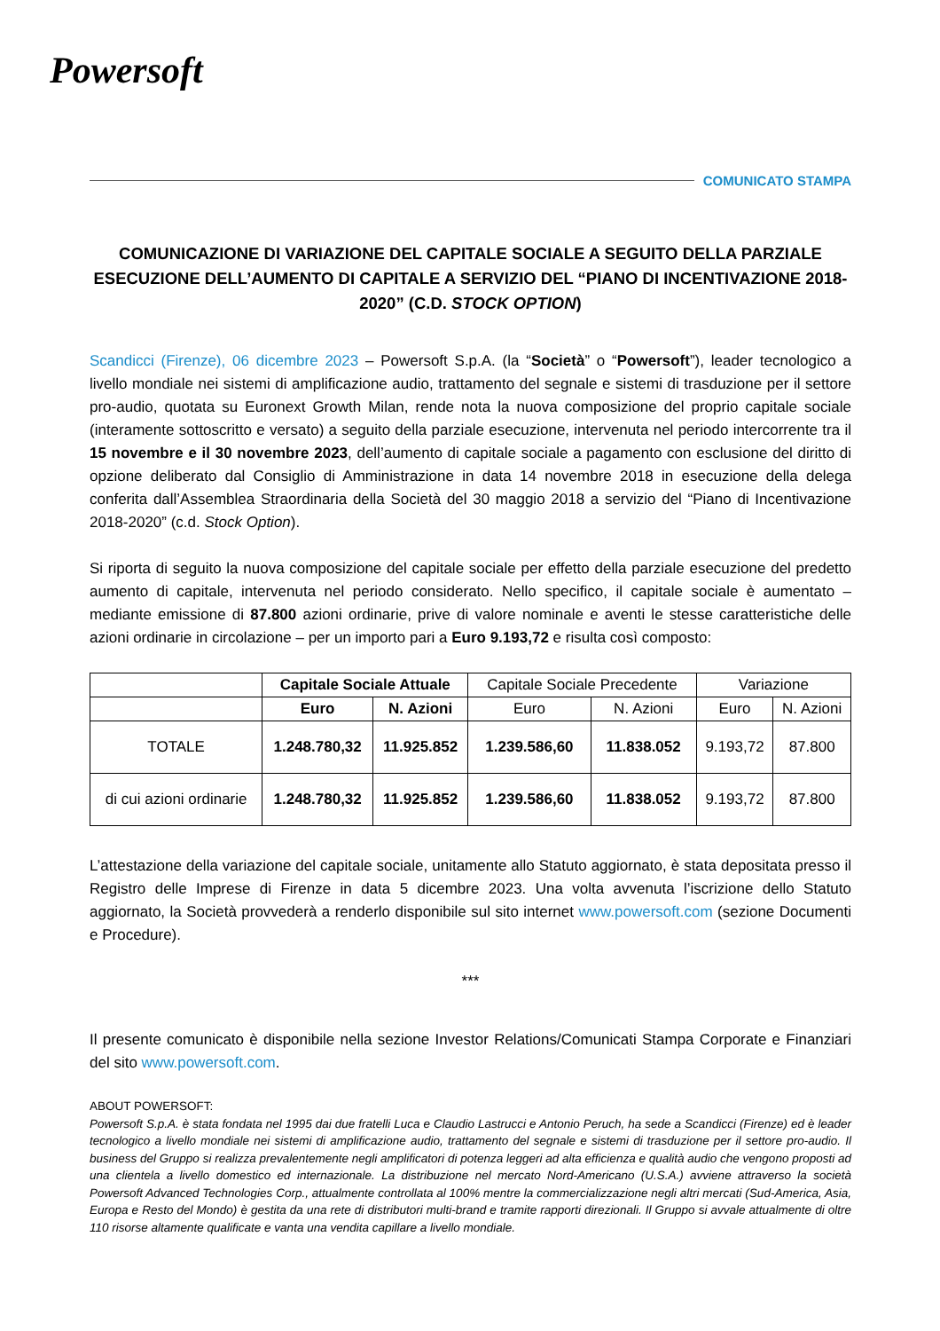Powersoft
COMUNICATO STAMPA
COMUNICAZIONE DI VARIAZIONE DEL CAPITALE SOCIALE A SEGUITO DELLA PARZIALE ESECUZIONE DELL’AUMENTO DI CAPITALE A SERVIZIO DEL “PIANO DI INCENTIVAZIONE 2018-2020” (C.D. STOCK OPTION)
Scandicci (Firenze), 06 dicembre 2023 – Powersoft S.p.A. (la “Società” o “Powersoft”), leader tecnologico a livello mondiale nei sistemi di amplificazione audio, trattamento del segnale e sistemi di trasduzione per il settore pro-audio, quotata su Euronext Growth Milan, rende nota la nuova composizione del proprio capitale sociale (interamente sottoscritto e versato) a seguito della parziale esecuzione, intervenuta nel periodo intercorrente tra il 15 novembre e il 30 novembre 2023, dell’aumento di capitale sociale a pagamento con esclusione del diritto di opzione deliberato dal Consiglio di Amministrazione in data 14 novembre 2018 in esecuzione della delega conferita dall’Assemblea Straordinaria della Società del 30 maggio 2018 a servizio del “Piano di Incentivazione 2018-2020” (c.d. Stock Option).
Si riporta di seguito la nuova composizione del capitale sociale per effetto della parziale esecuzione del predetto aumento di capitale, intervenuta nel periodo considerato. Nello specifico, il capitale sociale è aumentato – mediante emissione di 87.800 azioni ordinarie, prive di valore nominale e aventi le stesse caratteristiche delle azioni ordinarie in circolazione – per un importo pari a Euro 9.193,72 e risulta così composto:
| | Capitale Sociale Attuale | | Capitale Sociale Precedente | | Variazione | |
| --- | --- | --- | --- | --- | --- | --- |
| | Euro | N. Azioni | Euro | N. Azioni | Euro | N. Azioni |
| TOTALE | 1.248.780,32 | 11.925.852 | 1.239.586,60 | 11.838.052 | 9.193,72 | 87.800 |
| di cui azioni ordinarie | 1.248.780,32 | 11.925.852 | 1.239.586,60 | 11.838.052 | 9.193,72 | 87.800 |
L’attestazione della variazione del capitale sociale, unitamente allo Statuto aggiornato, è stata depositata presso il Registro delle Imprese di Firenze in data 5 dicembre 2023. Una volta avvenuta l’iscrizione dello Statuto aggiornato, la Società provvederà a renderlo disponibile sul sito internet www.powersoft.com (sezione Documenti e Procedure).
***
Il presente comunicato è disponibile nella sezione Investor Relations/Comunicati Stampa Corporate e Finanziari del sito www.powersoft.com.
ABOUT POWERSOFT:
Powersoft S.p.A. è stata fondata nel 1995 dai due fratelli Luca e Claudio Lastrucci e Antonio Peruch, ha sede a Scandicci (Firenze) ed è leader tecnologico a livello mondiale nei sistemi di amplificazione audio, trattamento del segnale e sistemi di trasduzione per il settore pro-audio. Il business del Gruppo si realizza prevalentemente negli amplificatori di potenza leggeri ad alta efficienza e qualità audio che vengono proposti ad una clientela a livello domestico ed internazionale. La distribuzione nel mercato Nord-Americano (U.S.A.) avviene attraverso la società Powersoft Advanced Technologies Corp., attualmente controllata al 100% mentre la commercializzazione negli altri mercati (Sud-America, Asia, Europa e Resto del Mondo) è gestita da una rete di distributori multi-brand e tramite rapporti direzionali. Il Gruppo si avvale attualmente di oltre 110 risorse altamente qualificate e vanta una vendita capillare a livello mondiale.